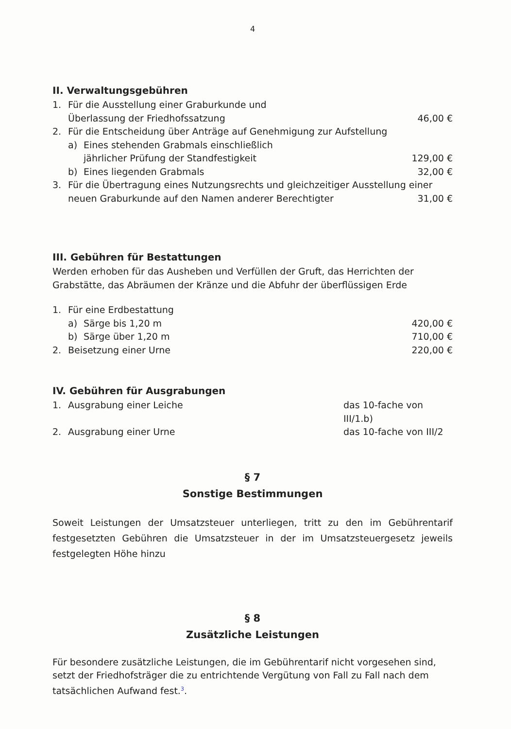4
II. Verwaltungsgebühren
1. Für die Ausstellung einer Graburkunde und
Überlassung der Friedhofssatzung 46,00 €
2. Für die Entscheidung über Anträge auf Genehmigung zur Aufstellung
a) Eines stehenden Grabmals einschließlich
jährlicher Prüfung der Standfestigkeit 129,00 €
b) Eines liegenden Grabmals 32,00 €
3. Für die Übertragung eines Nutzungsrechts und gleichzeitiger Ausstellung einer
neuen Graburkunde auf den Namen anderer Berechtigter 31,00 €
III. Gebühren für Bestattungen
Werden erhoben für das Ausheben und Verfüllen der Gruft, das Herrichten der Grabstätte, das Abräumen der Kränze und die Abfuhr der überflüssigen Erde
1. Für eine Erdbestattung
a) Särge bis 1,20 m 420,00 €
b) Särge über 1,20 m 710,00 €
2. Beisetzung einer Urne 220,00 €
IV. Gebühren für Ausgrabungen
1. Ausgrabung einer Leiche das 10-fache von III/1.b)
2. Ausgrabung einer Urne das 10-fache von III/2
§ 7
Sonstige Bestimmungen
Soweit Leistungen der Umsatzsteuer unterliegen, tritt zu den im Gebührentarif festgesetzten Gebühren die Umsatzsteuer in der im Umsatzsteuergesetz jeweils festgelegten Höhe hinzu
§ 8
Zusätzliche Leistungen
Für besondere zusätzliche Leistungen, die im Gebührentarif nicht vorgesehen sind, setzt der Friedhofsträger die zu entrichtende Vergütung von Fall zu Fall nach dem tatsächlichen Aufwand fest.<sup>3</sup>.